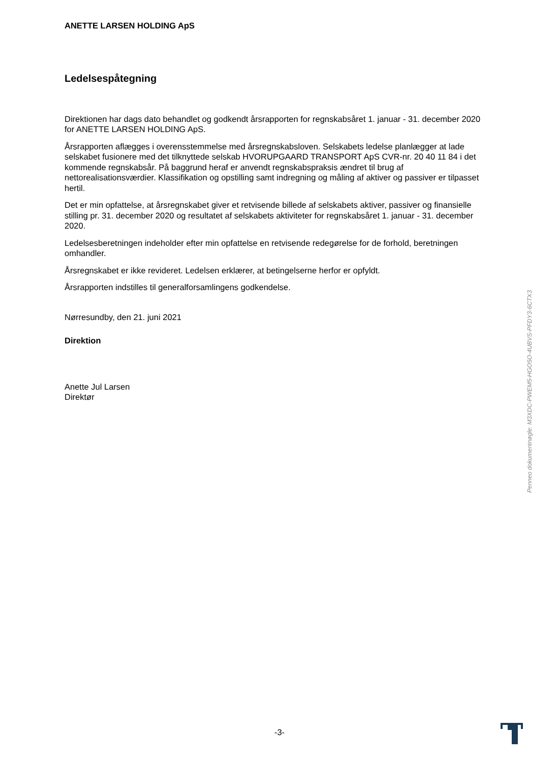ANETTE LARSEN HOLDING ApS
Ledelsespåtegning
Direktionen har dags dato behandlet og godkendt årsrapporten for regnskabsåret 1. januar - 31. december 2020 for ANETTE LARSEN HOLDING ApS.
Årsrapporten aflægges i overensstemmelse med årsregnskabsloven. Selskabets ledelse planlægger at lade selskabet fusionere med det tilknyttede selskab HVORUPGAARD TRANSPORT ApS CVR-nr. 20 40 11 84 i det kommende regnskabsår. På baggrund heraf er anvendt regnskabspraksis ændret til brug af nettorealisationsværdier. Klassifikation og opstilling samt indregning og måling af aktiver og passiver er tilpasset hertil.
Det er min opfattelse, at årsregnskabet giver et retvisende billede af selskabets aktiver, passiver og finansielle stilling pr. 31. december 2020 og resultatet af selskabets aktiviteter for regnskabsåret 1. januar - 31. december 2020.
Ledelsesberetningen indeholder efter min opfattelse en retvisende redegørelse for de forhold, beretningen omhandler.
Årsregnskabet er ikke revideret. Ledelsen erklærer, at betingelserne herfor er opfyldt.
Årsrapporten indstilles til generalforsamlingens godkendelse.
Nørresundby, den 21. juni 2021
Direktion
Anette Jul Larsen
Direktør
Penneo dokumentnøgle: M3XDC-PWEM5-HGO5O-4UBVS-PFDY3-6CTX3
-3-